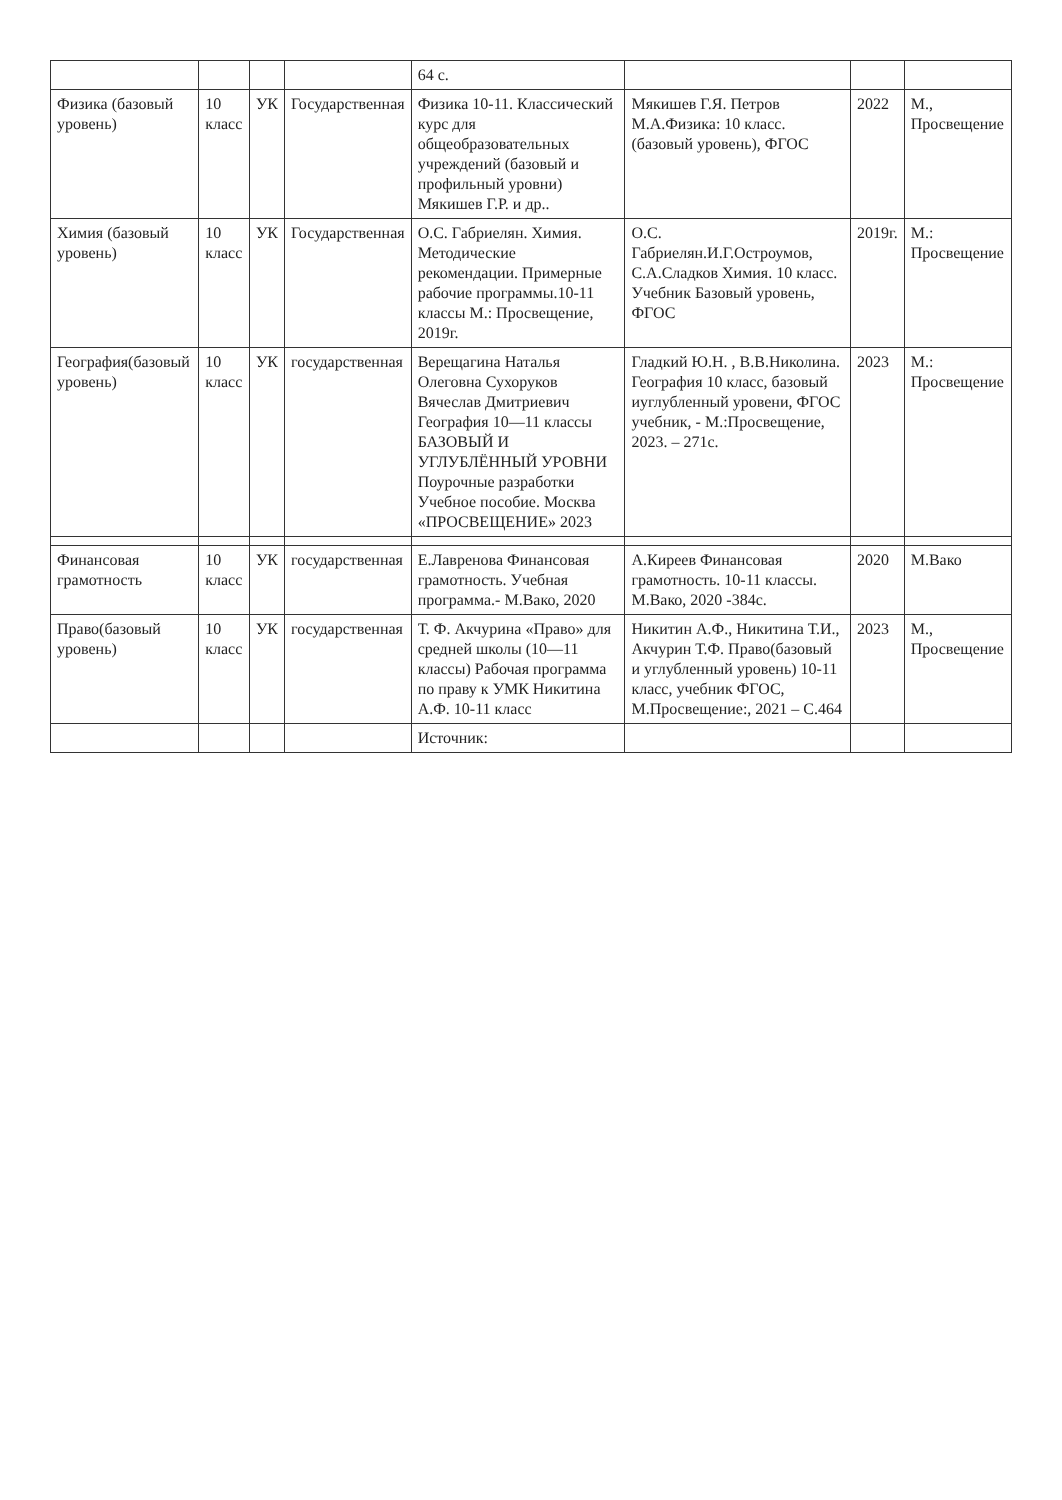| | | | | 64 с. | | | |
| Физика (базовый уровень) | 10 класс | УК | Государственная | Физика 10-11. Классический курс для общеобразовательных учреждений (базовый и профильный уровни) Мякишев Г.Р. и др.. | Мякишев Г.Я. Петров М.А.Физика: 10 класс. (базовый уровень), ФГОС | 2022 | М., Просвещение |
| Химия (базовый уровень) | 10 класс | УК | Государственная | О.С. Габриелян. Химия. Методические рекомендации. Примерные рабочие программы.10-11 классы М.: Просвещение, 2019г. | О.С. Габриелян.И.Г.Остроумов, С.А.Сладков Химия. 10 класс. Учебник Базовый уровень, ФГОС | 2019г. | М.: Просвещение |
| География(базовый уровень) | 10 класс | УК | государственная | Верещагина Наталья Олеговна Сухоруков Вячеслав Дмитриевич География 10—11 классы БАЗОВЫЙ И УГЛУБЛЁННЫЙ УРОВНИ Поурочные разработки Учебное пособие. Москва «ПРОСВЕЩЕНИЕ» 2023 | Гладкий Ю.Н. , В.В.Николина. География 10 класс, базовый иуглубленный уровени, ФГОС учебник, - М.:Просвещение, 2023. – 271с. | 2023 | М.: Просвещение |
| Финансовая грамотность | 10 класс | УК | государственная | Е.Лавренова Финансовая грамотность. Учебная программа.- М.Вако, 2020 | А.Киреев Финансовая грамотность. 10-11 классы. М.Вако, 2020 -384с. | 2020 | М.Вако |
| Право(базовый уровень) | 10 класс | УК | государственная | Т. Ф. Акчурина «Право» для средней школы (10—11 классы) Рабочая программа по праву к УМК Никитина А.Ф. 10-11 класс | Никитин А.Ф., Никитина Т.И., Акчурин Т.Ф. Право(базовый и углубленный уровень) 10-11 класс, учебник ФГОС, М.Просвещение:, 2021 – С.464 | 2023 | М., Просвещение |
| | | | | Источник: | | | |